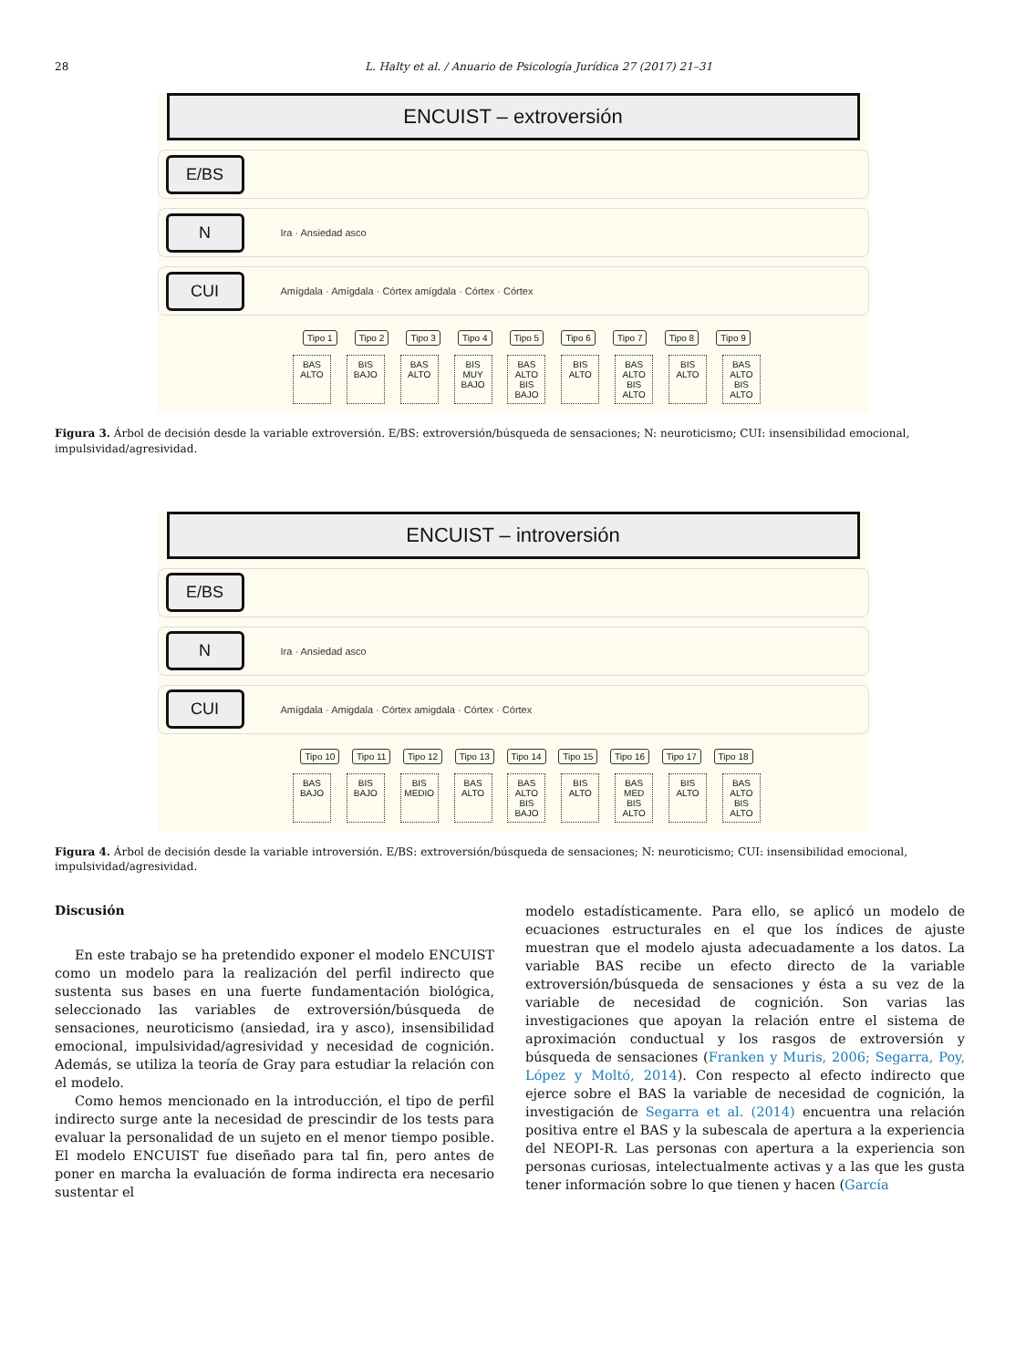28 L. Halty et al. / Anuario de Psicología Jurídica 27 (2017) 21–31
ENCUIST – extroversión
E/BS
N
Ira · Ansiedad asco
CUI
Amígdala · Amígdala · Córtex amígdala · Córtex · Córtex
Tipo 1 Tipo 2 Tipo 3 Tipo 4 Tipo 5 Tipo 6 Tipo 7 Tipo 8 Tipo 9
BAS ALTO
BIS BAJO
BAS ALTO
BIS MUY BAJO
BAS ALTO BIS BAJO
BIS ALTO
BAS ALTO BIS ALTO
BIS ALTO
BAS ALTO BIS ALTO
Figura 3. Árbol de decisión desde la variable extroversión. E/BS: extroversión/búsqueda de sensaciones; N: neuroticismo; CUI: insensibilidad emocional, impulsividad/agresividad.
ENCUIST – introversión
E/BS
N
Ira · Ansiedad asco
CUI
Amígdala · Amigdala · Córtex amigdala · Córtex · Córtex
Tipo 10 Tipo 11 Tipo 12 Tipo 13 Tipo 14 Tipo 15 Tipo 16 Tipo 17 Tipo 18
BAS BAJO
BIS BAJO
BIS MEDIO
BAS ALTO
BAS ALTO BIS BAJO
BIS ALTO
BAS MED BIS ALTO
BIS ALTO
BAS ALTO BIS ALTO
Figura 4. Árbol de decisión desde la variable introversión. E/BS: extroversión/búsqueda de sensaciones; N: neuroticismo; CUI: insensibilidad emocional, impulsividad/agresividad.
Discusión
En este trabajo se ha pretendido exponer el modelo ENCUIST como un modelo para la realización del perfil indirecto que sustenta sus bases en una fuerte fundamentación biológica, seleccionado las variables de extroversión/búsqueda de sensaciones, neuroticismo (ansiedad, ira y asco), insensibilidad emocional, impulsividad/agresividad y necesidad de cognición. Además, se utiliza la teoría de Gray para estudiar la relación con el modelo.
Como hemos mencionado en la introducción, el tipo de perfil indirecto surge ante la necesidad de prescindir de los tests para evaluar la personalidad de un sujeto en el menor tiempo posible. El modelo ENCUIST fue diseñado para tal fin, pero antes de poner en marcha la evaluación de forma indirecta era necesario sustentar el
modelo estadísticamente. Para ello, se aplicó un modelo de ecuaciones estructurales en el que los índices de ajuste muestran que el modelo ajusta adecuadamente a los datos. La variable BAS recibe un efecto directo de la variable extroversión/búsqueda de sensaciones y ésta a su vez de la variable de necesidad de cognición. Son varias las investigaciones que apoyan la relación entre el sistema de aproximación conductual y los rasgos de extroversión y búsqueda de sensaciones (Franken y Muris, 2006; Segarra, Poy, López y Moltó, 2014). Con respecto al efecto indirecto que ejerce sobre el BAS la variable de necesidad de cognición, la investigación de Segarra et al. (2014) encuentra una relación positiva entre el BAS y la subescala de apertura a la experiencia del NEOPI-R. Las personas con apertura a la experiencia son personas curiosas, intelectualmente activas y a las que les gusta tener información sobre lo que tienen y hacen (García